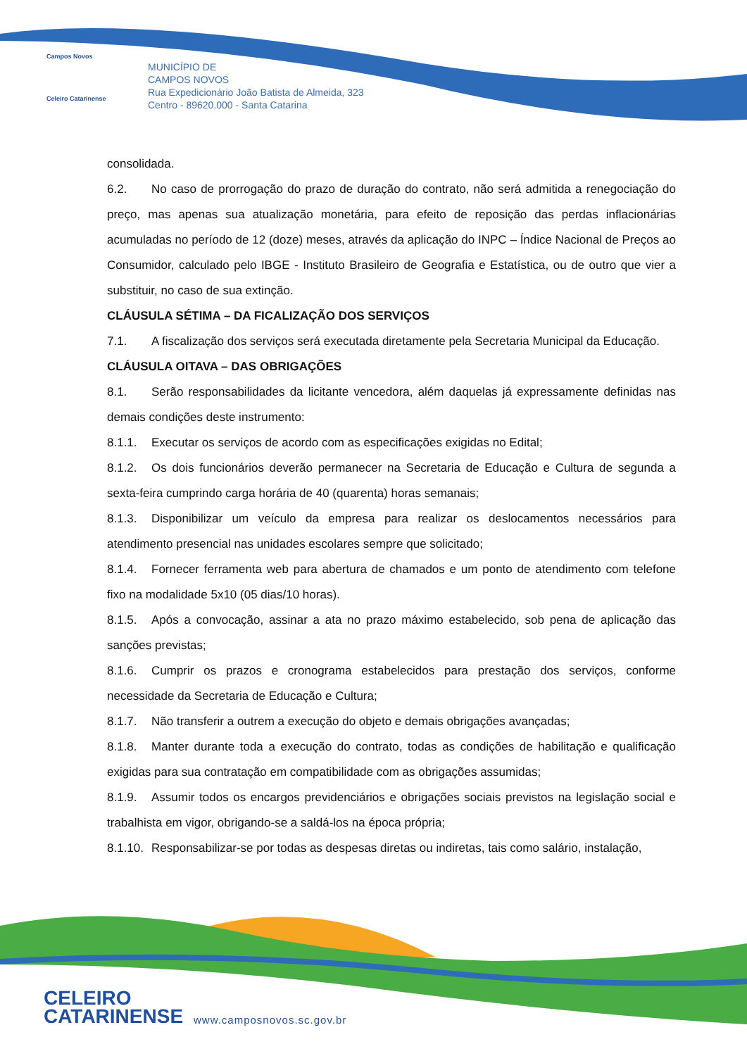Campos Novos
Celeiro Catarinense
MUNICÍPIO DE
CAMPOS NOVOS
Rua Expedicionário João Batista de Almeida, 323
Centro - 89620.000 - Santa Catarina
consolidada.
6.2. No caso de prorrogação do prazo de duração do contrato, não será admitida a renegociação do preço, mas apenas sua atualização monetária, para efeito de reposição das perdas inflacionárias acumuladas no período de 12 (doze) meses, através da aplicação do INPC – Índice Nacional de Preços ao Consumidor, calculado pelo IBGE - Instituto Brasileiro de Geografia e Estatística, ou de outro que vier a substituir, no caso de sua extinção.
CLÁUSULA SÉTIMA – DA FICALIZAÇÃO DOS SERVIÇOS
7.1. A fiscalização dos serviços será executada diretamente pela Secretaria Municipal da Educação.
CLÁUSULA OITAVA – DAS OBRIGAÇÕES
8.1. Serão responsabilidades da licitante vencedora, além daquelas já expressamente definidas nas demais condições deste instrumento:
8.1.1. Executar os serviços de acordo com as especificações exigidas no Edital;
8.1.2. Os dois funcionários deverão permanecer na Secretaria de Educação e Cultura de segunda a sexta-feira cumprindo carga horária de 40 (quarenta) horas semanais;
8.1.3. Disponibilizar um veículo da empresa para realizar os deslocamentos necessários para atendimento presencial nas unidades escolares sempre que solicitado;
8.1.4. Fornecer ferramenta web para abertura de chamados e um ponto de atendimento com telefone fixo na modalidade 5x10 (05 dias/10 horas).
8.1.5. Após a convocação, assinar a ata no prazo máximo estabelecido, sob pena de aplicação das sanções previstas;
8.1.6. Cumprir os prazos e cronograma estabelecidos para prestação dos serviços, conforme necessidade da Secretaria de Educação e Cultura;
8.1.7. Não transferir a outrem a execução do objeto e demais obrigações avançadas;
8.1.8. Manter durante toda a execução do contrato, todas as condições de habilitação e qualificação exigidas para sua contratação em compatibilidade com as obrigações assumidas;
8.1.9. Assumir todos os encargos previdenciários e obrigações sociais previstos na legislação social e trabalhista em vigor, obrigando-se a saldá-los na época própria;
8.1.10. Responsabilizar-se por todas as despesas diretas ou indiretas, tais como salário, instalação,
CELEIRO
CATARINENSE
www.camposnovos.sc.gov.br